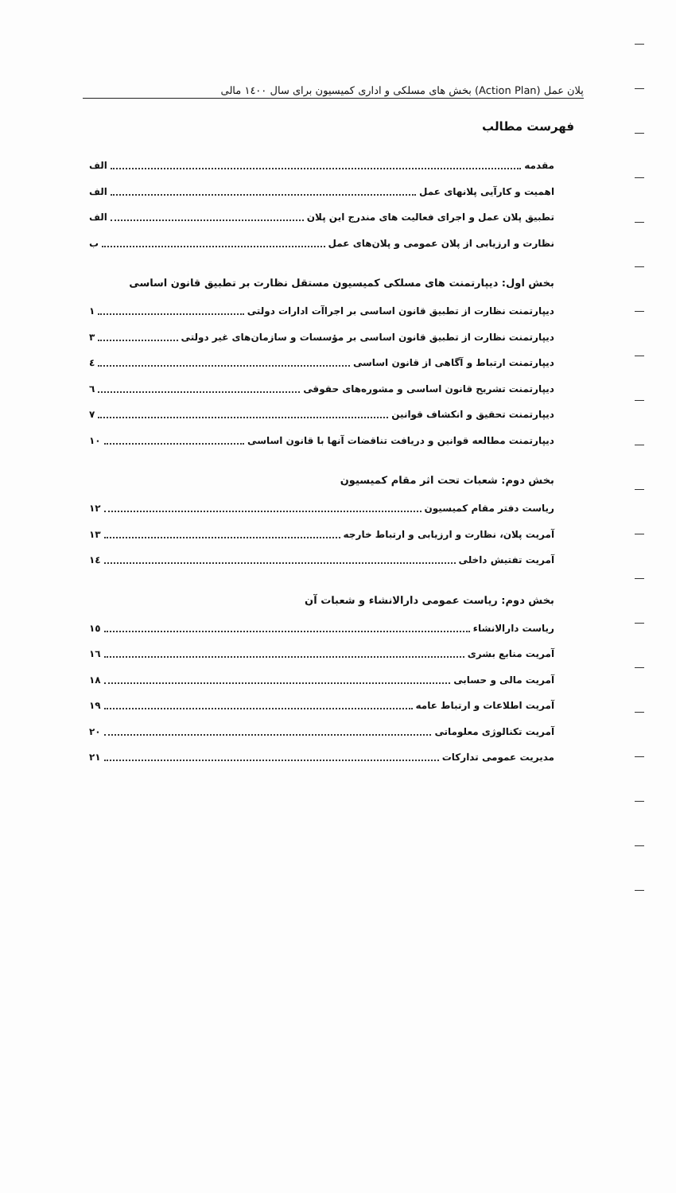پلان عمل (Action Plan) بخش های مسلکی و اداری کمیسیون برای سال ۱٤۰۰ مالی
فهرست مطالب
مقدمه الف
اهمیت و کارآیی پلانهای عمل الف
تطبیق پلان عمل و اجرای فعالیت های مندرج این پلان الف
نظارت و ارزیابی از پلان عمومی و پلان‌های عمل ب
بخش اول: دیپارتمنت های مسلکی کمیسیون مستقل نظارت بر تطبیق قانون اساسی
دیپارتمنت نظارت از تطبیق قانون اساسی بر اجراآت ادارات دولتی ۱
دیپارتمنت نظارت از تطبیق قانون اساسی بر مؤسسات و سازمان‌های غیر دولتی ۳
دیپارتمنت ارتباط و آگاهی از قانون اساسی ٤
دیپارتمنت تشریح قانون اساسی و مشوره‌های حقوقی ٦
دیپارتمنت تحقیق و انکشاف قوانین ۷
دیپارتمنت مطالعه قوانین و دریافت تناقضات آنها با قانون اساسی ۱۰
بخش دوم: شعبات تحت اثر مقام کمیسیون
ریاست دفتر مقام کمیسیون ۱۲
آمریت پلان، نظارت و ارزیابی و ارتباط خارجه ۱۳
آمریت تفتیش داخلی ۱٤
بخش دوم: ریاست عمومی دارالانشاء و شعبات آن
ریاست دارالانشاء ۱٥
آمریت منابع بشری ۱٦
آمریت مالی و حسابی ۱۸
آمریت اطلاعات و ارتباط عامه ۱۹
آمریت تکنالوژی معلوماتی ۲۰
مدیریت عمومی تدارکات ۲۱